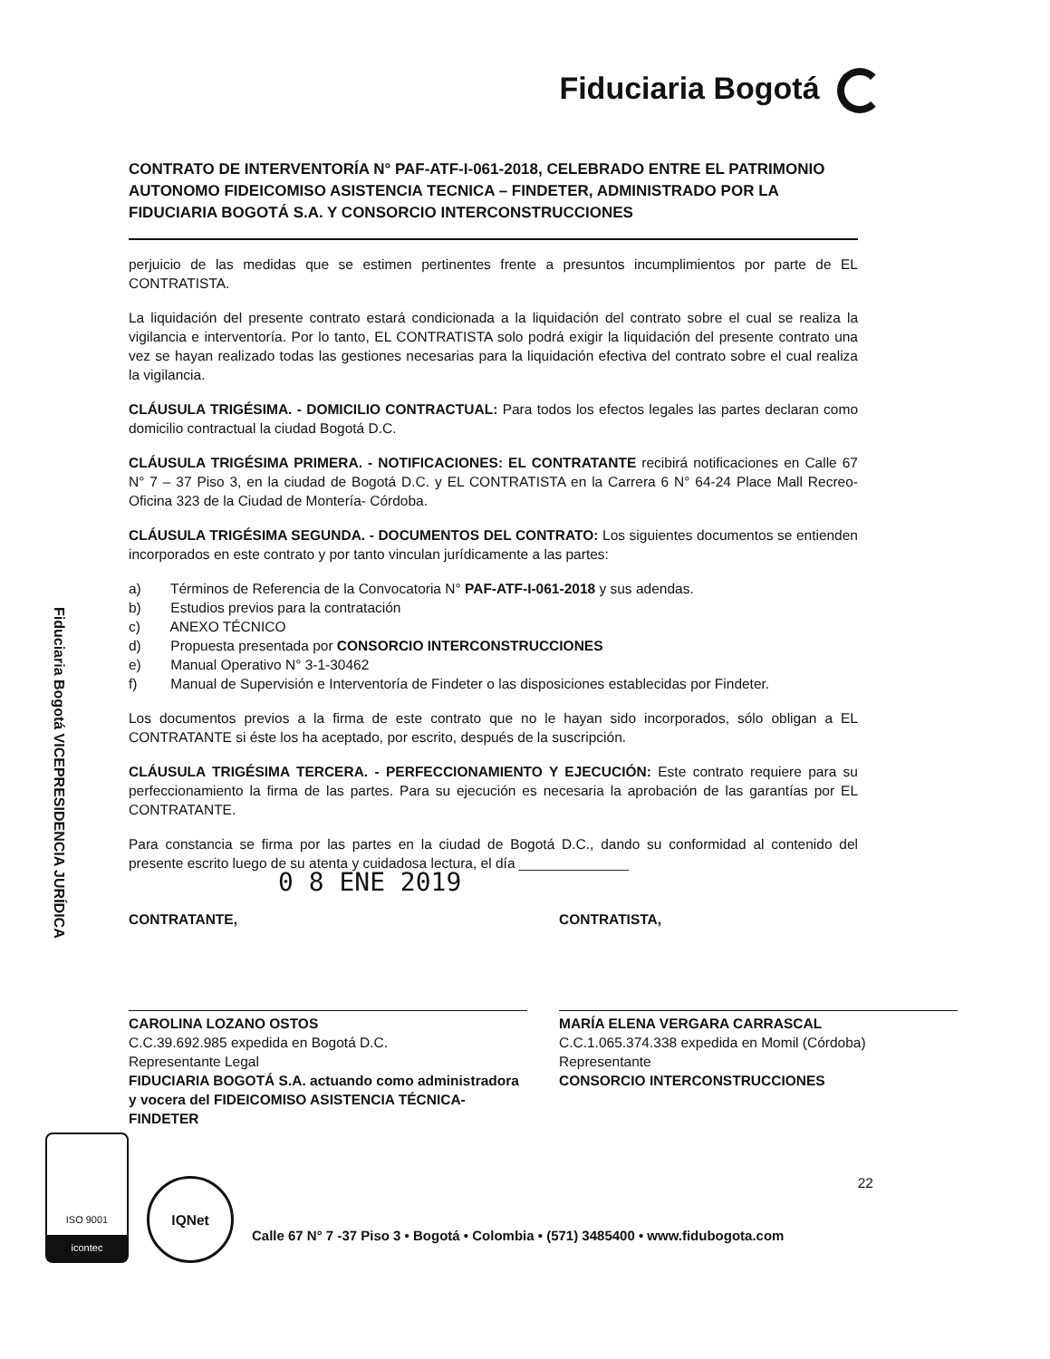Fiduciaria Bogotá
Fiduciaria Bogotá VICEPRESIDENCIA JURÍDICA
CONTRATO DE INTERVENTORÍA N° PAF-ATF-I-061-2018, CELEBRADO ENTRE EL PATRIMONIO AUTONOMO FIDEICOMISO ASISTENCIA TECNICA – FINDETER, ADMINISTRADO POR LA FIDUCIARIA BOGOTÁ S.A. Y CONSORCIO INTERCONSTRUCCIONES
perjuicio de las medidas que se estimen pertinentes frente a presuntos incumplimientos por parte de EL CONTRATISTA.
La liquidación del presente contrato estará condicionada a la liquidación del contrato sobre el cual se realiza la vigilancia e interventoría. Por lo tanto, EL CONTRATISTA solo podrá exigir la liquidación del presente contrato una vez se hayan realizado todas las gestiones necesarias para la liquidación efectiva del contrato sobre el cual realiza la vigilancia.
CLÁUSULA TRIGÉSIMA. - DOMICILIO CONTRACTUAL: Para todos los efectos legales las partes declaran como domicilio contractual la ciudad Bogotá D.C.
CLÁUSULA TRIGÉSIMA PRIMERA. - NOTIFICACIONES: EL CONTRATANTE recibirá notificaciones en Calle 67 N° 7 – 37 Piso 3, en la ciudad de Bogotá D.C. y EL CONTRATISTA en la Carrera 6 N° 64-24 Place Mall Recreo- Oficina 323 de la Ciudad de Montería- Córdoba.
CLÁUSULA TRIGÉSIMA SEGUNDA. - DOCUMENTOS DEL CONTRATO: Los siguientes documentos se entienden incorporados en este contrato y por tanto vinculan jurídicamente a las partes:
a) Términos de Referencia de la Convocatoria N° PAF-ATF-I-061-2018 y sus adendas.
b) Estudios previos para la contratación
c) ANEXO TÉCNICO
d) Propuesta presentada por CONSORCIO INTERCONSTRUCCIONES
e) Manual Operativo N° 3-1-30462
f) Manual de Supervisión e Interventoría de Findeter o las disposiciones establecidas por Findeter.
Los documentos previos a la firma de este contrato que no le hayan sido incorporados, sólo obligan a EL CONTRATANTE si éste los ha aceptado, por escrito, después de la suscripción.
CLÁUSULA TRIGÉSIMA TERCERA. - PERFECCIONAMIENTO Y EJECUCIÓN: Este contrato requiere para su perfeccionamiento la firma de las partes. Para su ejecución es necesaria la aprobación de las garantías por EL CONTRATANTE.
Para constancia se firma por las partes en la ciudad de Bogotá D.C., dando su conformidad al contenido del presente escrito luego de su atenta y cuidadosa lectura, el día ______________
0 8 ENE 2019
CONTRATANTE,
CAROLINA LOZANO OSTOS
C.C.39.692.985 expedida en Bogotá D.C.
Representante Legal
FIDUCIARIA BOGOTÁ S.A. actuando como administradora y vocera del FIDEICOMISO ASISTENCIA TÉCNICA-FINDETER
CONTRATISTA,
MARÍA ELENA VERGARA CARRASCAL
C.C.1.065.374.338 expedida en Momil (Córdoba)
Representante
CONSORCIO INTERCONSTRUCCIONES
22
ISO 9001
icontec
IQNet
Calle 67 N° 7 -37 Piso 3 • Bogotá • Colombia • (571) 3485400 • www.fidubogota.com